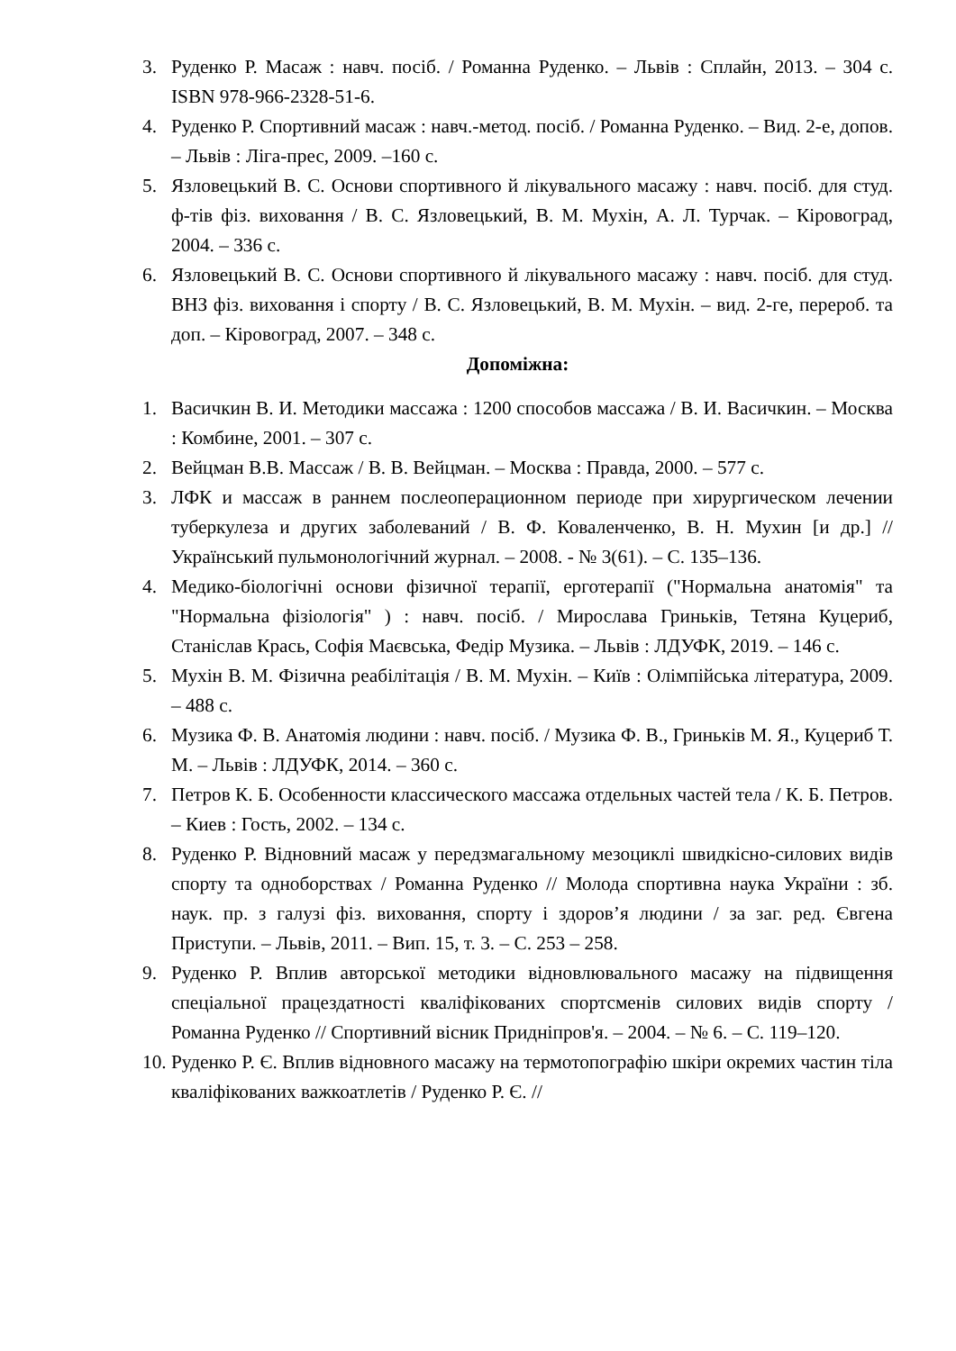3. Руденко Р. Масаж : навч. посіб. / Романна Руденко. – Львів : Сплайн, 2013. – 304 с. ISBN 978-966-2328-51-6.
4. Руденко Р. Спортивний масаж : навч.-метод. посіб. / Романна Руденко. – Вид. 2-е, допов. – Львів : Ліга-прес, 2009. –160 с.
5. Язловецький В. С. Основи спортивного й лікувального масажу : навч. посіб. для студ. ф-тів фіз. виховання / В. С. Язловецький, В. М. Мухін, А. Л. Турчак. – Кіровоград, 2004. – 336 с.
6. Язловецький В. С. Основи спортивного й лікувального масажу : навч. посіб. для студ. ВНЗ фіз. виховання і спорту / В. С. Язловецький, В. М. Мухін. – вид. 2-ге, перероб. та доп. – Кіровоград, 2007. – 348 с.
Допоміжна:
1. Васичкин В. И. Методики массажа : 1200 способов массажа / В. И. Васичкин. – Москва : Комбине, 2001. – 307 с.
2. Вейцман В.В. Массаж / В. В. Вейцман. – Москва : Правда, 2000. – 577 с.
3. ЛФК и массаж в раннем послеоперационном периоде при хирургическом лечении туберкулеза и других заболеваний / В. Ф. Коваленченко, В. Н. Мухин [и др.] // Український пульмонологічний журнал. – 2008. - № 3(61). – С. 135–136.
4. Медико-біологічні основи фізичної терапії, ерготерапії ("Нормальна анатомія" та "Нормальна фізіологія" ) : навч. посіб. / Мирослава Гриньків, Тетяна Куцериб, Станіслав Крась, Софія Маєвська, Федір Музика. – Львів : ЛДУФК, 2019. – 146 с.
5. Мухін В. М. Фізична реабілітація / В. М. Мухін. – Київ : Олімпійська література, 2009. – 488 с.
6. Музика Ф. В. Анатомія людини : навч. посіб. / Музика Ф. В., Гриньків М. Я., Куцериб Т. М. – Львів : ЛДУФК, 2014. – 360 с.
7. Петров К. Б. Особенности классического массажа отдельных частей тела / К. Б. Петров. – Киев : Гость, 2002. – 134 с.
8. Руденко Р. Відновний масаж у передзмагальному мезоциклі швидкісно-силових видів спорту та одноборствах / Романна Руденко // Молода спортивна наука України : зб. наук. пр. з галузі фіз. виховання, спорту і здоров’я людини / за заг. ред. Євгена Приступи. – Львів, 2011. – Вип. 15, т. 3. – С. 253 – 258.
9. Руденко Р. Вплив авторської методики відновлювального масажу на підвищення спеціальної працездатності кваліфікованих спортсменів силових видів спорту / Романна Руденко // Спортивний вісник Придніпров'я. – 2004. – № 6. – С. 119–120.
10. Руденко Р. Є. Вплив відновного масажу на термотопографію шкіри окремих частин тіла кваліфікованих важкоатлетів / Руденко Р. Є. //